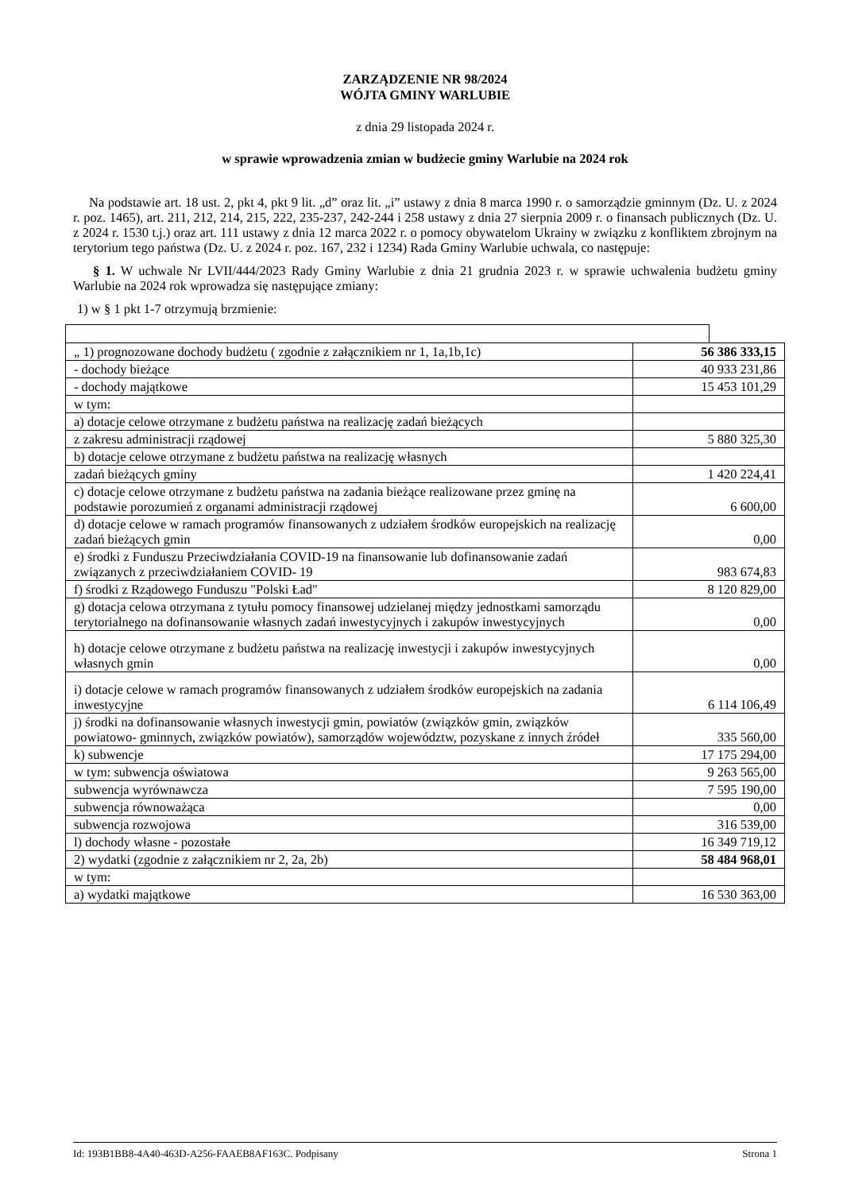ZARZĄDZENIE NR 98/2024
WÓJTA GMINY WARLUBIE
z dnia 29 listopada 2024 r.
w sprawie wprowadzenia zmian w budżecie gminy Warlubie na 2024 rok
Na podstawie art. 18 ust. 2, pkt 4, pkt 9 lit. „d” oraz lit. „i” ustawy z dnia 8 marca 1990 r. o samorządzie gminnym (Dz. U. z 2024 r. poz. 1465), art. 211, 212, 214, 215, 222, 235-237, 242-244 i 258 ustawy z dnia 27 sierpnia 2009 r. o finansach publicznych (Dz. U. z 2024 r. 1530 t.j.) oraz art. 111 ustawy z dnia 12 marca 2022 r. o pomocy obywatelom Ukrainy w związku z konfliktem zbrojnym na terytorium tego państwa (Dz. U. z 2024 r. poz. 167, 232 i 1234) Rada Gminy Warlubie uchwala, co następuje:
§ 1. W uchwale Nr LVII/444/2023 Rady Gminy Warlubie z dnia 21 grudnia 2023 r. w sprawie uchwalenia budżetu gminy Warlubie na 2024 rok wprowadza się następujące zmiany:
1) w § 1 pkt 1-7 otrzymują brzmienie:
| „ 1) prognozowane dochody budżetu ( zgodnie z załącznikiem nr 1, 1a,1b,1c) | 56 386 333,15 |
| - dochody bieżące | 40 933 231,86 |
| - dochody majątkowe | 15 453 101,29 |
| w tym: | |
| a) dotacje celowe otrzymane z budżetu państwa na realizację zadań bieżących | |
| z zakresu administracji rządowej | 5 880 325,30 |
| b) dotacje celowe otrzymane z budżetu państwa na realizację własnych | |
| zadań bieżących gminy | 1 420 224,41 |
| c) dotacje celowe otrzymane z budżetu państwa na zadania bieżące realizowane przez gminę na podstawie porozumień z organami administracji rządowej | 6 600,00 |
| d) dotacje celowe w ramach programów finansowanych z udziałem środków europejskich na realizację zadań bieżących gmin | 0,00 |
| e) środki z Funduszu Przeciwdziałania COVID-19 na finansowanie lub dofinansowanie zadań związanych z przeciwdziałaniem COVID- 19 | 983 674,83 |
| f) środki z Rządowego Funduszu "Polski Ład" | 8 120 829,00 |
| g) dotacja celowa otrzymana z tytułu pomocy finansowej udzielanej między jednostkami samorządu terytorialnego na dofinansowanie własnych zadań inwestycyjnych i zakupów inwestycyjnych | 0,00 |
| h) dotacje celowe otrzymane z budżetu państwa na realizację inwestycji i zakupów inwestycyjnych własnych gmin | 0,00 |
| i) dotacje celowe w ramach programów finansowanych z udziałem środków europejskich na zadania inwestycyjne | 6 114 106,49 |
| j) środki na dofinansowanie własnych inwestycji gmin, powiatów (związków gmin, związków powiatowo- gminnych, związków powiatów), samorządów województw, pozyskane z innych źródeł | 335 560,00 |
| k) subwencje | 17 175 294,00 |
| w tym: subwencja oświatowa | 9 263 565,00 |
| subwencja wyrównawcza | 7 595 190,00 |
| subwencja równoważąca | 0,00 |
| subwencja rozwojowa | 316 539,00 |
| l) dochody własne - pozostałe | 16 349 719,12 |
| 2) wydatki (zgodnie z załącznikiem nr 2, 2a, 2b) | 58 484 968,01 |
| w tym: | |
| a) wydatki majątkowe | 16 530 363,00 |
Id: 193B1BB8-4A40-463D-A256-FAAEB8AF163C. Podpisany Strona 1